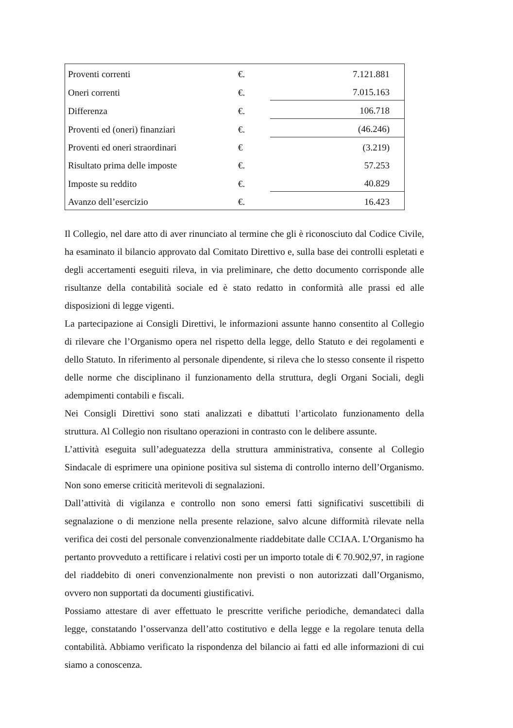| Proventi correnti | €. | 7.121.881 |
| Oneri correnti | €. | 7.015.163 |
| Differenza | €. | 106.718 |
| Proventi ed (oneri) finanziari | €. | (46.246) |
| Proventi ed oneri straordinari | € | (3.219) |
| Risultato prima delle imposte | €. | 57.253 |
| Imposte su reddito | €. | 40.829 |
| Avanzo dell’esercizio | €. | 16.423 |
Il Collegio, nel dare atto di aver rinunciato al termine che gli è riconosciuto dal Codice Civile, ha esaminato il bilancio approvato dal Comitato Direttivo e, sulla base dei controlli espletati e degli accertamenti eseguiti rileva, in via preliminare, che detto documento corrisponde alle risultanze della contabilità sociale ed è stato redatto in conformità alle prassi ed alle disposizioni di legge vigenti.
La partecipazione ai Consigli Direttivi, le informazioni assunte hanno consentito al Collegio di rilevare che l’Organismo opera nel rispetto della legge, dello Statuto e dei regolamenti e dello Statuto. In riferimento al personale dipendente, si rileva che lo stesso consente il rispetto delle norme che disciplinano il funzionamento della struttura, degli Organi Sociali, degli adempimenti contabili e fiscali.
Nei Consigli Direttivi sono stati analizzati e dibattuti l’articolato funzionamento della struttura. Al Collegio non risultano operazioni in contrasto con le delibere assunte.
L’attività eseguita sull’adeguatezza della struttura amministrativa, consente al Collegio Sindacale di esprimere una opinione positiva sul sistema di controllo interno dell’Organismo. Non sono emerse criticità meritevoli di segnalazioni.
Dall’attività di vigilanza e controllo non sono emersi fatti significativi suscettibili di segnalazione o di menzione nella presente relazione, salvo alcune difformità rilevate nella verifica dei costi del personale convenzionalmente riaddebitate dalle CCIAA. L’Organismo ha pertanto provveduto a rettificare i relativi costi per un importo totale di € 70.902,97, in ragione del riaddebito di oneri convenzionalmente non previsti o non autorizzati dall’Organismo, ovvero non supportati da documenti giustificativi.
Possiamo attestare di aver effettuato le prescritte verifiche periodiche, demandateci dalla legge, constatando l’osservanza dell’atto costitutivo e della legge e la regolare tenuta della contabilità. Abbiamo verificato la rispondenza del bilancio ai fatti ed alle informazioni di cui siamo a conoscenza.